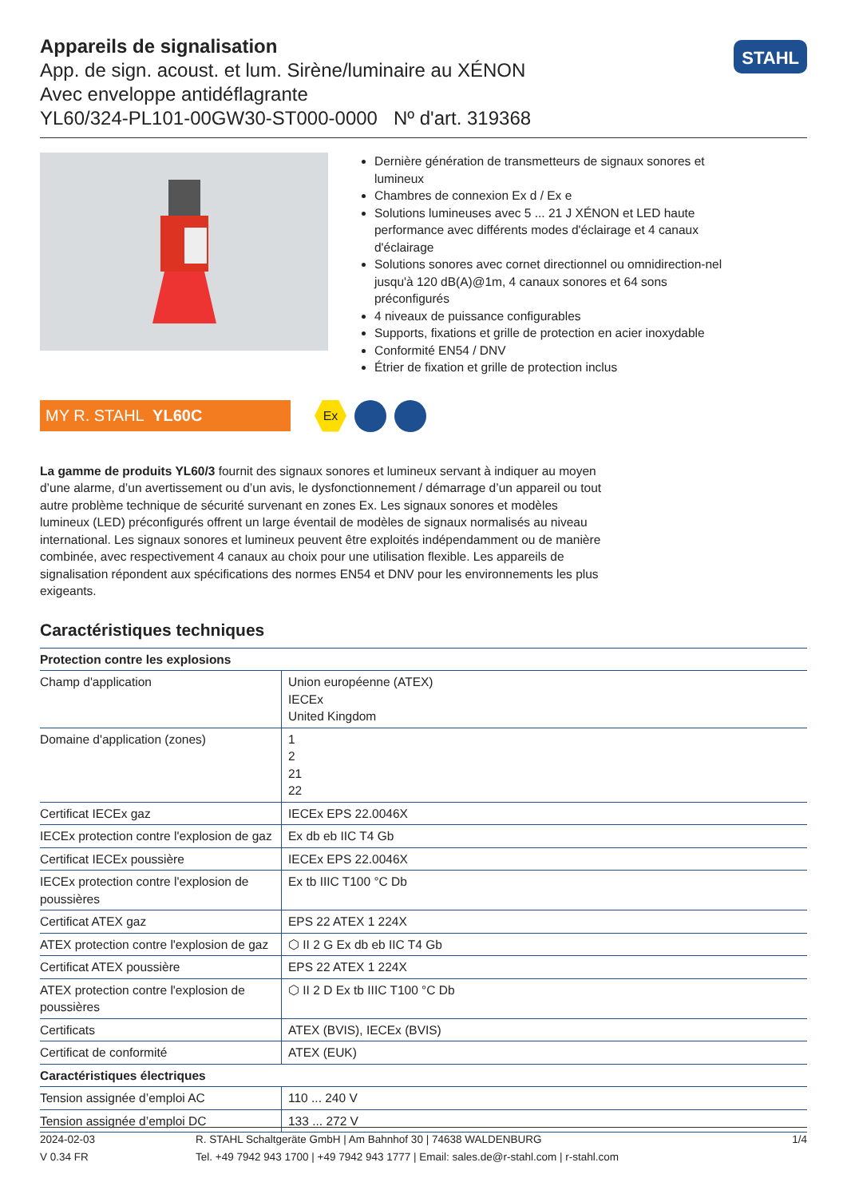Appareils de signalisation
App. de sign. acoust. et lum. Sirène/luminaire au XÉNON
Avec enveloppe antidéflagrante
YL60/324-PL101-00GW30-ST000-0000 Nº d'art. 319368
STAHL
Dernière génération de transmetteurs de signaux sonores et lumineux
Chambres de connexion Ex d / Ex e
Solutions lumineuses avec 5 ... 21 J XÉNON et LED haute performance avec différents modes d'éclairage et 4 canaux d'éclairage
Solutions sonores avec cornet directionnel ou omnidirection-nel jusqu'à 120 dB(A)@1m, 4 canaux sonores et 64 sons préconfigurés
4 niveaux de puissance configurables
Supports, fixations et grille de protection en acier inoxydable
Conformité EN54 / DNV
Étrier de fixation et grille de protection inclus
MY R. STAHL YL60C
Ex
La gamme de produits YL60/3 fournit des signaux sonores et lumineux servant à indiquer au moyen d’une alarme, d’un avertissement ou d’un avis, le dysfonctionnement / démarrage d’un appareil ou tout autre problème technique de sécurité survenant en zones Ex. Les signaux sonores et modèles lumineux (LED) préconfigurés offrent un large éventail de modèles de signaux normalisés au niveau international. Les signaux sonores et lumineux peuvent être exploités indépendamment ou de manière combinée, avec respectivement 4 canaux au choix pour une utilisation flexible. Les appareils de signalisation répondent aux spécifications des normes EN54 et DNV pour les environnements les plus exigeants.
Caractéristiques techniques
| Protection contre les explosions | |
| --- | --- |
| Champ d'application | Union européenne (ATEX) IECEx United Kingdom |
| Domaine d'application (zones) | 1 2 21 22 |
| Certificat IECEx gaz | IECEx EPS 22.0046X |
| IECEx protection contre l'explosion de gaz | Ex db eb IIC T4 Gb |
| Certificat IECEx poussière | IECEx EPS 22.0046X |
| IECEx protection contre l'explosion de poussières | Ex tb IIIC T100 °C Db |
| Certificat ATEX gaz | EPS 22 ATEX 1 224X |
| ATEX protection contre l'explosion de gaz | ⬡ II 2 G Ex db eb IIC T4 Gb |
| Certificat ATEX poussière | EPS 22 ATEX 1 224X |
| ATEX protection contre l'explosion de poussières | ⬡ II 2 D Ex tb IIIC T100 °C Db |
| Certificats | ATEX (BVIS), IECEx (BVIS) |
| Certificat de conformité | ATEX (EUK) |
| Caractéristiques électriques | |
| Tension assignée d’emploi AC | 110 ... 240 V |
| Tension assignée d’emploi DC | 133 ... 272 V |
2024-02-03
V 0.34 FR
R. STAHL Schaltgeräte GmbH | Am Bahnhof 30 | 74638 WALDENBURG
Tel. +49 7942 943 1700 | +49 7942 943 1777 | Email: sales.de@r-stahl.com | r-stahl.com
1/4